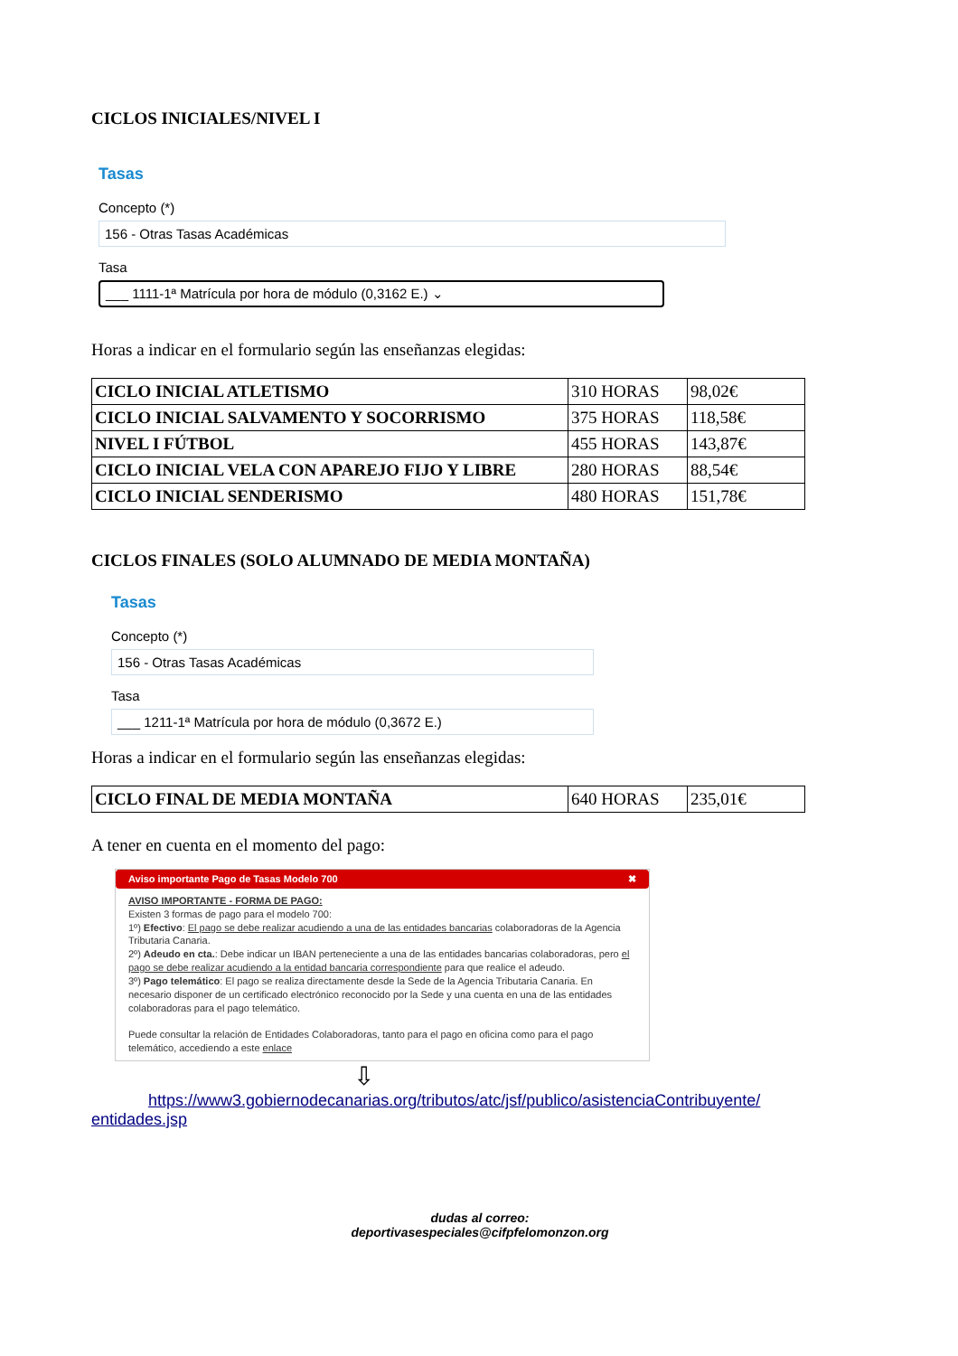CICLOS INICIALES/NIVEL I
Tasas
Concepto (*)
156 - Otras Tasas Académicas
Tasa
___ 1111-1ª Matrícula por hora de módulo (0,3162 E.) ⌄
Horas a indicar en el formulario según las enseñanzas elegidas:
| CICLO INICIAL ATLETISMO | 310 HORAS | 98,02€ |
| CICLO INICIAL SALVAMENTO Y SOCORRISMO | 375 HORAS | 118,58€ |
| NIVEL I FÚTBOL | 455 HORAS | 143,87€ |
| CICLO INICIAL VELA CON APAREJO FIJO Y LIBRE | 280 HORAS | 88,54€ |
| CICLO INICIAL SENDERISMO | 480 HORAS | 151,78€ |
CICLOS FINALES (SOLO ALUMNADO DE MEDIA MONTAÑA)
Tasas
Concepto (*)
156 - Otras Tasas Académicas
Tasa
___ 1211-1ª Matrícula por hora de módulo (0,3672 E.)
Horas a indicar en el formulario según las enseñanzas elegidas:
| CICLO FINAL DE MEDIA MONTAÑA | 640 HORAS | 235,01€ |
A tener en cuenta en el momento del pago:
Aviso importante Pago de Tasas Modelo 700 ✖
AVISO IMPORTANTE - FORMA DE PAGO:
Existen 3 formas de pago para el modelo 700:
1º) Efectivo: El pago se debe realizar acudiendo a una de las entidades bancarias colaboradoras de la Agencia Tributaria Canaria.
2º) Adeudo en cta.: Debe indicar un IBAN perteneciente a una de las entidades bancarias colaboradoras, pero el pago se debe realizar acudiendo a la entidad bancaria correspondiente para que realice el adeudo.
3º) Pago telemático: El pago se realiza directamente desde la Sede de la Agencia Tributaria Canaria. En necesario disponer de un certificado electrónico reconocido por la Sede y una cuenta en una de las entidades colaboradoras para el pago telemático.
Puede consultar la relación de Entidades Colaboradoras, tanto para el pago en oficina como para el pago telemático, accediendo a este enlace
⇩
https://www3.gobiernodecanarias.org/tributos/atc/jsf/publico/asistenciaContribuyente/ entidades.jsp
dudas al correo:
deportivasespeciales@cifpfelomonzon.org